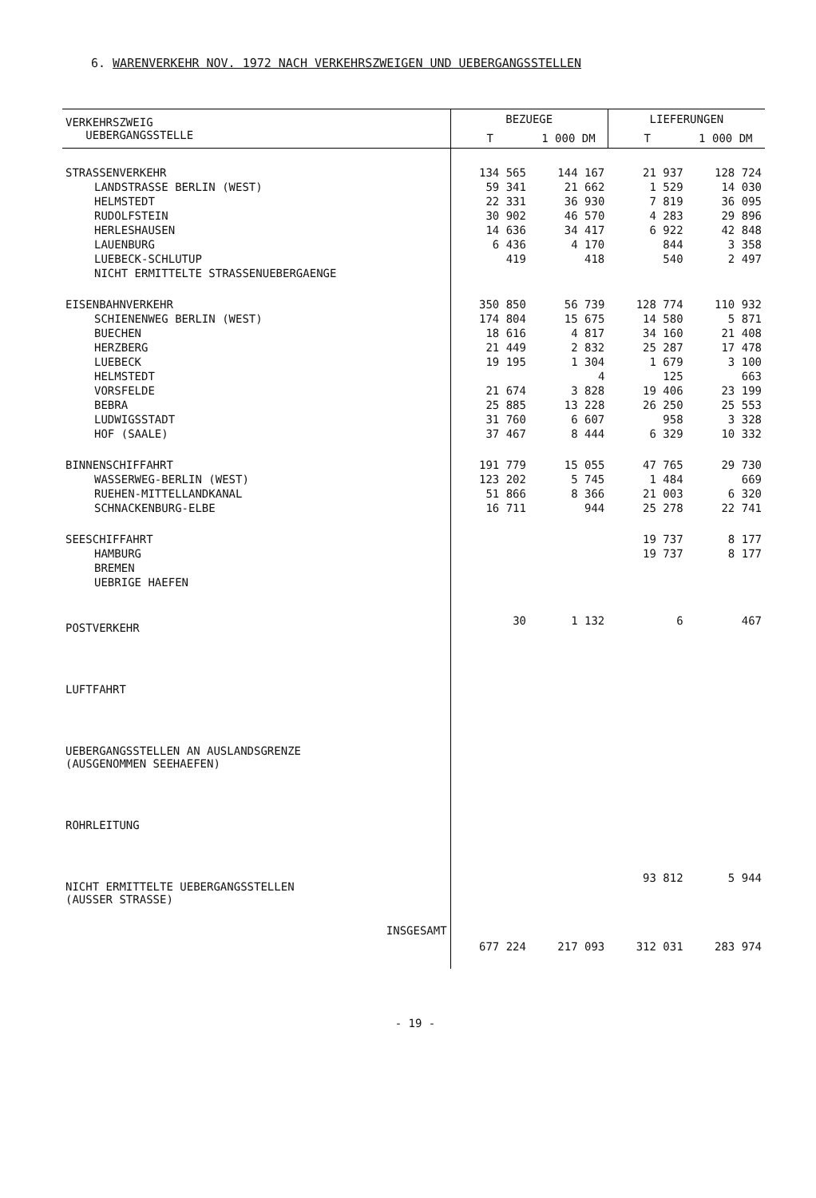6. WARENVERKEHR NOV. 1972 NACH VERKEHRSZWEIGEN UND UEBERGANGSSTELLEN
| VERKEHRSZWEIG UEBERGANGSSTELLE | BEZUEGE | | LIEFERUNGEN | |
| --- | --- | --- | --- | --- |
| | T | 1 000 DM | T | 1 000 DM |
| STRASSENVERKEHR | 134 565 | 144 167 | 21 937 | 128 724 |
| LANDSTRASSE BERLIN (WEST) | 59 341 | 21 662 | 1 529 | 14 030 |
| HELMSTEDT | 22 331 | 36 930 | 7 819 | 36 095 |
| RUDOLFSTEIN | 30 902 | 46 570 | 4 283 | 29 896 |
| HERLESHAUSEN | 14 636 | 34 417 | 6 922 | 42 848 |
| LAUENBURG | 6 436 | 4 170 | 844 | 3 358 |
| LUEBECK-SCHLUTUP | 419 | 418 | 540 | 2 497 |
| NICHT ERMITTELTE STRASSENUEBERGAENGE | | | | |
| EISENBAHNVERKEHR | 350 850 | 56 739 | 128 774 | 110 932 |
| SCHIENENWEG BERLIN (WEST) | 174 804 | 15 675 | 14 580 | 5 871 |
| BUECHEN | 18 616 | 4 817 | 34 160 | 21 408 |
| HERZBERG | 21 449 | 2 832 | 25 287 | 17 478 |
| LUEBECK | 19 195 | 1 304 | 1 679 | 3 100 |
| HELMSTEDT | | 4 | 125 | 663 |
| VORSFELDE | 21 674 | 3 828 | 19 406 | 23 199 |
| BEBRA | 25 885 | 13 228 | 26 250 | 25 553 |
| LUDWIGSSTADT | 31 760 | 6 607 | 958 | 3 328 |
| HOF (SAALE) | 37 467 | 8 444 | 6 329 | 10 332 |
| BINNENSCHIFFAHRT | 191 779 | 15 055 | 47 765 | 29 730 |
| WASSERWEG-BERLIN (WEST) | 123 202 | 5 745 | 1 484 | 669 |
| RUEHEN-MITTELLANDKANAL | 51 866 | 8 366 | 21 003 | 6 320 |
| SCHNACKENBURG-ELBE | 16 711 | 944 | 25 278 | 22 741 |
| SEESCHIFFAHRT | | | 19 737 | 8 177 |
| HAMBURG | | | 19 737 | 8 177 |
| BREMEN | | | | |
| UEBRIGE HAEFEN | | | | |
| POSTVERKEHR | 30 | 1 132 | 6 | 467 |
| LUFTFAHRT | | | | |
| UEBERGANGSSTELLEN AN AUSLANDSGRENZE (AUSGENOMMEN SEEHAEFEN) | | | | |
| ROHRLEITUNG | | | | |
| NICHT ERMITTELTE UEBERGANGSSTELLEN (AUSSER STRASSE) | | | 93 812 | 5 944 |
| INSGESAMT | 677 224 | 217 093 | 312 031 | 283 974 |
- 19 -